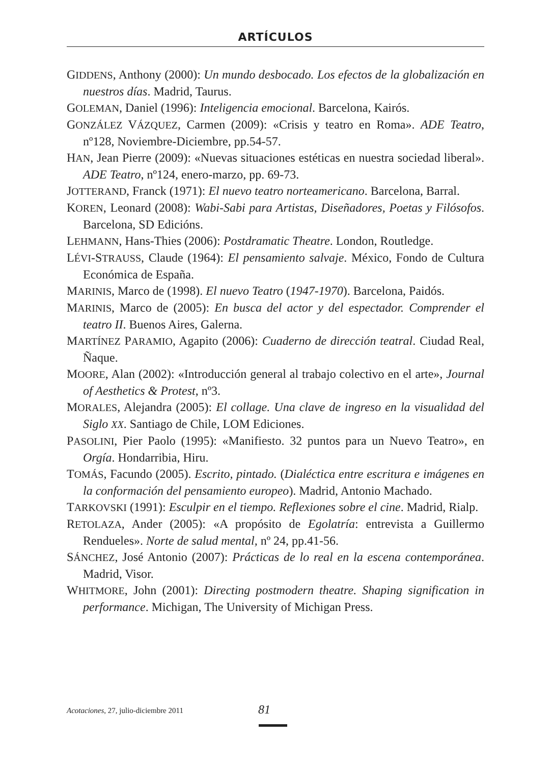ARTÍCULOS
GIDDENS, Anthony (2000): Un mundo desbocado. Los efectos de la globalización en nuestros días. Madrid, Taurus.
GOLEMAN, Daniel (1996): Inteligencia emocional. Barcelona, Kairós.
GONZÁLEZ VÁZQUEZ, Carmen (2009): «Crisis y teatro en Roma». ADE Teatro, nº128, Noviembre-Diciembre, pp.54-57.
HAN, Jean Pierre (2009): «Nuevas situaciones estéticas en nuestra sociedad liberal». ADE Teatro, nº124, enero-marzo, pp. 69-73.
JOTTERAND, Franck (1971): El nuevo teatro norteamericano. Barcelona, Barral.
KOREN, Leonard (2008): Wabi-Sabi para Artistas, Diseñadores, Poetas y Filósofos. Barcelona, SD Edicións.
LEHMANN, Hans-Thies (2006): Postdramatic Theatre. London, Routledge.
LÉVI-STRAUSS, Claude (1964): El pensamiento salvaje. México, Fondo de Cultura Económica de España.
MARINIS, Marco de (1998). El nuevo Teatro (1947-1970). Barcelona, Paidós.
MARINIS, Marco de (2005): En busca del actor y del espectador. Comprender el teatro II. Buenos Aires, Galerna.
MARTÍNEZ PARAMIO, Agapito (2006): Cuaderno de dirección teatral. Ciudad Real, Ñaque.
MOORE, Alan (2002): «Introducción general al trabajo colectivo en el arte», Journal of Aesthetics & Protest, nº3.
MORALES, Alejandra (2005): El collage. Una clave de ingreso en la visualidad del Siglo XX. Santiago de Chile, LOM Ediciones.
PASOLINI, Pier Paolo (1995): «Manifiesto. 32 puntos para un Nuevo Teatro», en Orgía. Hondarribia, Hiru.
TOMÁS, Facundo (2005). Escrito, pintado. (Dialéctica entre escritura e imágenes en la conformación del pensamiento europeo). Madrid, Antonio Machado.
TARKOVSKI (1991): Esculpir en el tiempo. Reflexiones sobre el cine. Madrid, Rialp.
RETOLAZA, Ander (2005): «A propósito de Egolatría: entrevista a Guillermo Rendueles». Norte de salud mental, nº 24, pp.41-56.
SÁNCHEZ, José Antonio (2007): Prácticas de lo real en la escena contemporánea. Madrid, Visor.
WHITMORE, John (2001): Directing postmodern theatre. Shaping signification in performance. Michigan, The University of Michigan Press.
Acotaciones, 27, julio-diciembre 2011 81